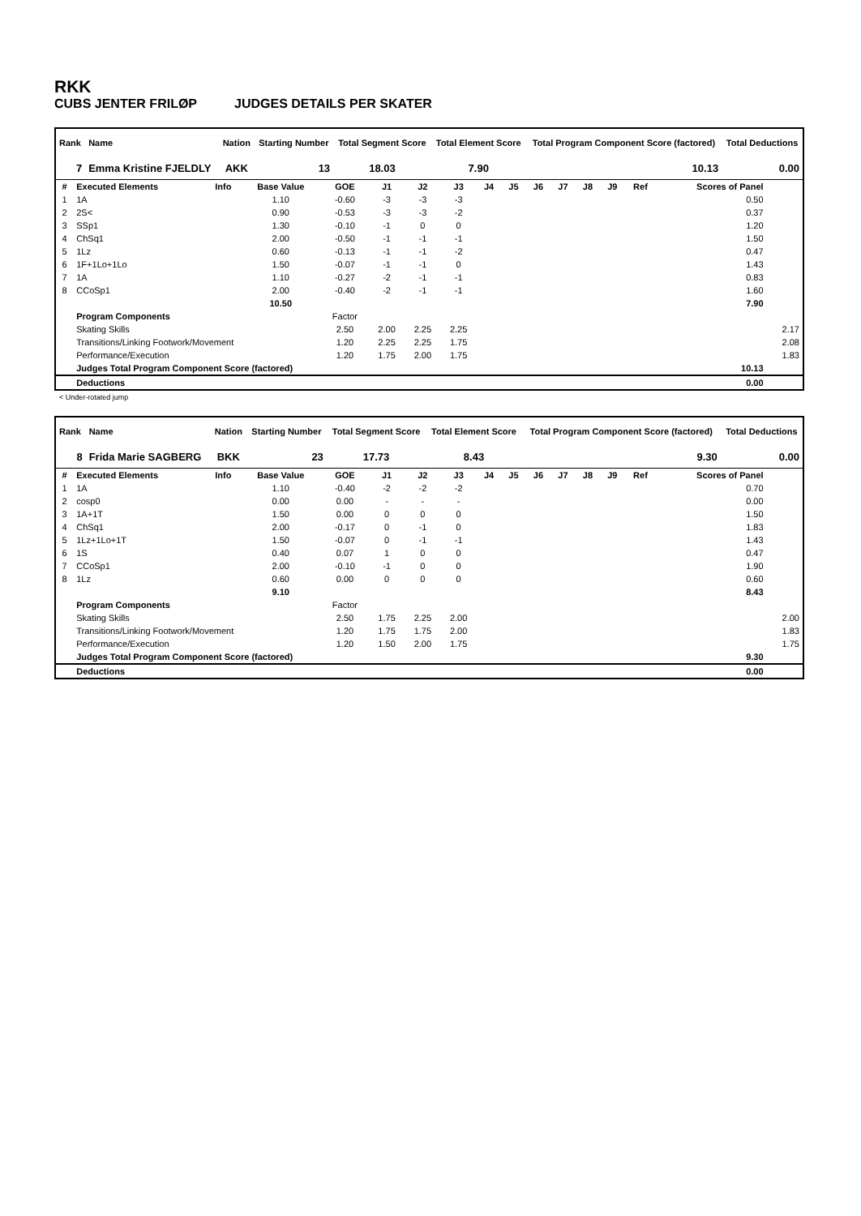RKK
CUBS JENTER FRILØP JUDGES DETAILS PER SKATER
| Rank | Name | Nation | Starting Number | Total Segment Score | Total Element Score | Total Program Component Score (factored) | Total Deductions |
| --- | --- | --- | --- | --- | --- | --- | --- |
| 7 | Emma Kristine FJELDLY | AKK | 13 | 18.03 | 7.90 | 10.13 | 0.00 |
| # | Executed Elements | Info | Base Value | GOE | J1 | J2 | J3 | J4 | J5 | J6 | J7 | J8 | J9 | Ref | Scores of Panel | |
| --- | --- | --- | --- | --- | --- | --- | --- | --- | --- | --- | --- | --- | --- | --- | --- | --- |
| 1 | 1A | | 1.10 | -0.60 | -3 | -3 | -3 | | | | | | | | 0.50 | |
| 2 | 2S< | | 0.90 | -0.53 | -3 | -3 | -2 | | | | | | | | 0.37 | |
| 3 | SSp1 | | 1.30 | -0.10 | -1 | 0 | 0 | | | | | | | | 1.20 | |
| 4 | ChSq1 | | 2.00 | -0.50 | -1 | -1 | -1 | | | | | | | | 1.50 | |
| 5 | 1Lz | | 0.60 | -0.13 | -1 | -1 | -2 | | | | | | | | 0.47 | |
| 6 | 1F+1Lo+1Lo | | 1.50 | -0.07 | -1 | -1 | 0 | | | | | | | | 1.43 | |
| 7 | 1A | | 1.10 | -0.27 | -2 | -1 | -1 | | | | | | | | 0.83 | |
| 8 | CCoSp1 | | 2.00 | -0.40 | -2 | -1 | -1 | | | | | | | | 1.60 | |
| | | | 10.50 | | | | | | | | | | | | 7.90 | |
| | Program Components | | | Factor | | | | | | | | | | | | |
| | Skating Skills | | | 2.50 | 2.00 | 2.25 | 2.25 | | | | | | | | | 2.17 |
| | Transitions/Linking Footwork/Movement | | | 1.20 | 2.25 | 2.25 | 1.75 | | | | | | | | | 2.08 |
| | Performance/Execution | | | 1.20 | 1.75 | 2.00 | 1.75 | | | | | | | | | 1.83 |
| | Judges Total Program Component Score (factored) | | | | | | | | | | | | | | 10.13 | |
| | Deductions | | | | | | | | | | | | | | 0.00 | |
< Under-rotated jump
| Rank | Name | Nation | Starting Number | Total Segment Score | Total Element Score | Total Program Component Score (factored) | Total Deductions |
| --- | --- | --- | --- | --- | --- | --- | --- |
| 8 | Frida Marie SAGBERG | BKK | 23 | 17.73 | 8.43 | 9.30 | 0.00 |
| # | Executed Elements | Info | Base Value | GOE | J1 | J2 | J3 | J4 | J5 | J6 | J7 | J8 | J9 | Ref | Scores of Panel | |
| --- | --- | --- | --- | --- | --- | --- | --- | --- | --- | --- | --- | --- | --- | --- | --- | --- |
| 1 | 1A | | 1.10 | -0.40 | -2 | -2 | -2 | | | | | | | | 0.70 | |
| 2 | cosp0 | | 0.00 | 0.00 | - | - | - | | | | | | | | 0.00 | |
| 3 | 1A+1T | | 1.50 | 0.00 | 0 | 0 | 0 | | | | | | | | 1.50 | |
| 4 | ChSq1 | | 2.00 | -0.17 | 0 | -1 | 0 | | | | | | | | 1.83 | |
| 5 | 1Lz+1Lo+1T | | 1.50 | -0.07 | 0 | -1 | -1 | | | | | | | | 1.43 | |
| 6 | 1S | | 0.40 | 0.07 | 1 | 0 | 0 | | | | | | | | 0.47 | |
| 7 | CCoSp1 | | 2.00 | -0.10 | -1 | 0 | 0 | | | | | | | | 1.90 | |
| 8 | 1Lz | | 0.60 | 0.00 | 0 | 0 | 0 | | | | | | | | 0.60 | |
| | | | 9.10 | | | | | | | | | | | | 8.43 | |
| | Program Components | | | Factor | | | | | | | | | | | | |
| | Skating Skills | | | 2.50 | 1.75 | 2.25 | 2.00 | | | | | | | | | 2.00 |
| | Transitions/Linking Footwork/Movement | | | 1.20 | 1.75 | 1.75 | 2.00 | | | | | | | | | 1.83 |
| | Performance/Execution | | | 1.20 | 1.50 | 2.00 | 1.75 | | | | | | | | | 1.75 |
| | Judges Total Program Component Score (factored) | | | | | | | | | | | | | | 9.30 | |
| | Deductions | | | | | | | | | | | | | | 0.00 | |